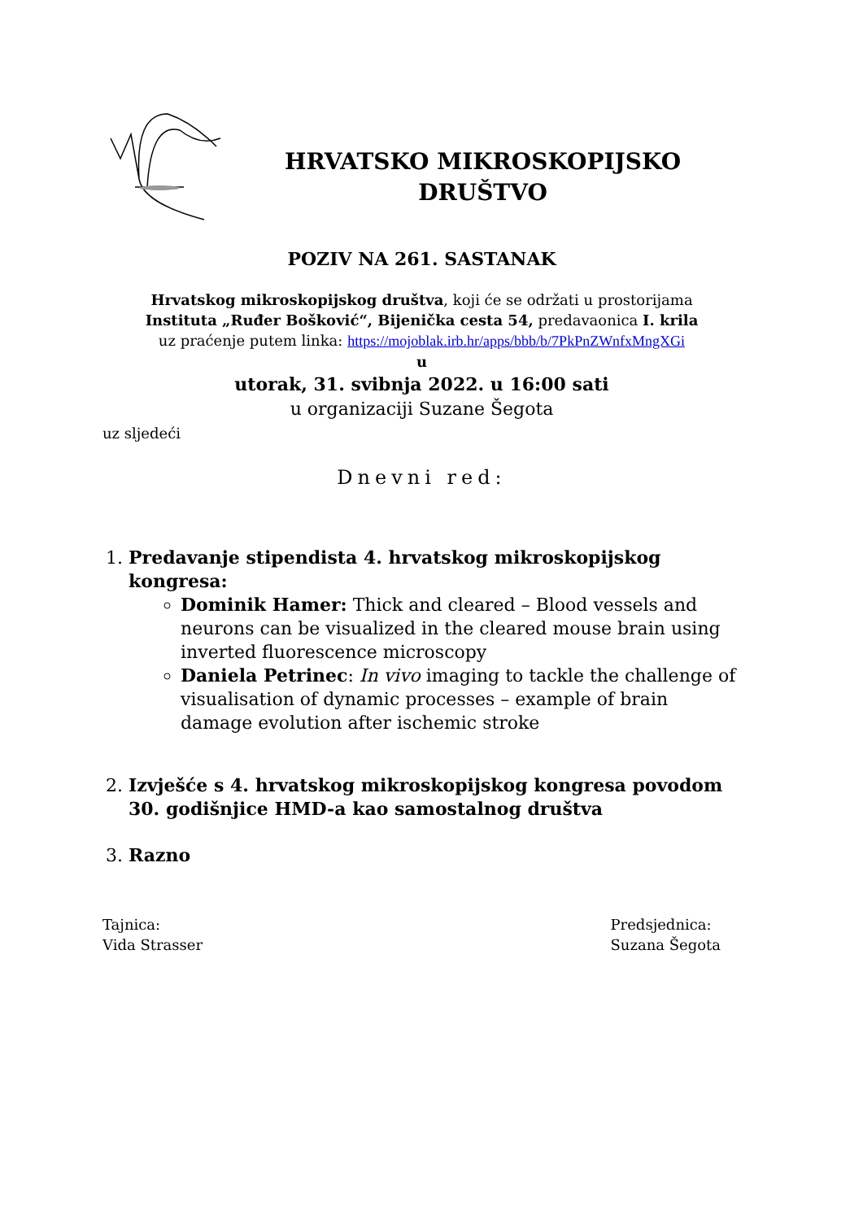HRVATSKO MIKROSKOPIJSKO
DRUŠTVO
POZIV NA 261. SASTANAK
Hrvatskog mikroskopijskog društva, koji će se održati u prostorijama
Instituta „Ruđer Bošković“, Bijenička cesta 54, predavaonica I. krila
uz praćenje putem linka: https://mojoblak.irb.hr/apps/bbb/b/7PkPnZWnfxMngXGi
u
utorak, 31. svibnja 2022. u 16:00 sati
u organizaciji Suzane Šegota
uz sljedeći
Dnevni red:
1. Predavanje stipendista 4. hrvatskog mikroskopijskog kongresa:
Dominik Hamer: Thick and cleared – Blood vessels and neurons can be visualized in the cleared mouse brain using inverted fluorescence microscopy
Daniela Petrinec: In vivo imaging to tackle the challenge of visualisation of dynamic processes – example of brain damage evolution after ischemic stroke
2. Izvješće s 4. hrvatskog mikroskopijskog kongresa povodom 30. godišnjice HMD-a kao samostalnog društva
3. Razno
Tajnica:
Vida Strasser
Predsjednica:
Suzana Šegota